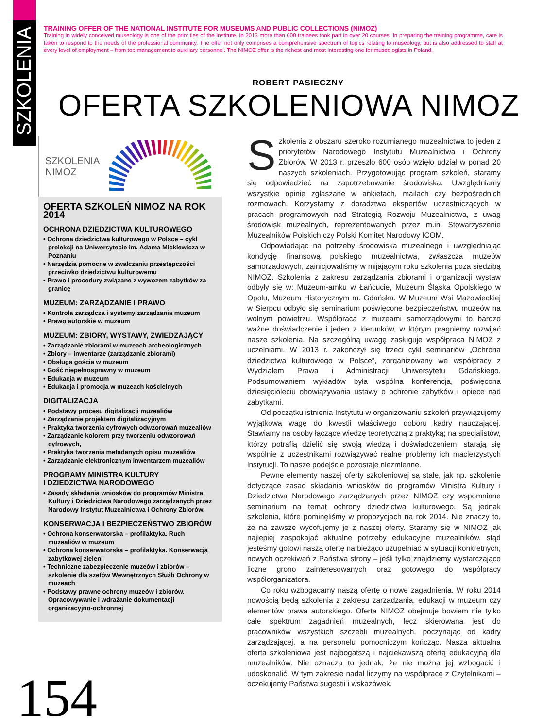SZKOLENIA
TRAINING OFFER OF THE NATIONAL INSTITUTE FOR MUSEUMS AND PUBLIC COLLECTIONS (NIMOZ)
Training in widely conceived museology is one of the priorities of the Institute. In 2013 more than 600 trainees took part in over 20 courses. In preparing the training programme, care is taken to respond to the needs of the professional community. The offer not only comprises a comprehensive spectrum of topics relating to museology, but is also addressed to staff at every level of employment – from top management to auxiliary personnel. The NIMOZ offer is the richest and most interesting one for museologists in Poland.
ROBERT PASIECZNY
OFERTA SZKOLENIOWA NIMOZ
SZKOLENIA
NIMOZ
OFERTA SZKOLEŃ NIMOZ NA ROK 2014
OCHRONA DZIEDZICTWA KULTUROWEGO
• Ochrona dziedzictwa kulturowego w Polsce – cykl prelekcji na Uniwersytecie im. Adama Mickiewicza w Poznaniu
• Narzędzia pomocne w zwalczaniu przestępczości przeciwko dziedzictwu kulturowemu
• Prawo i procedury związane z wywozem zabytków za granicę
MUZEUM: ZARZĄDZANIE I PRAWO
• Kontrola zarządcza i systemy zarządzania muzeum
• Prawo autorskie w muzeum
MUZEUM: ZBIORY, WYSTAWY, ZWIEDZAJĄCY
• Zarządzanie zbiorami w muzeach archeologicznych
• Zbiory – inwentarze (zarządzanie zbiorami)
• Obsługa gościa w muzeum
• Gość niepełnosprawny w muzeum
• Edukacja w muzeum
• Edukacja i promocja w muzeach kościelnych
DIGITALIZACJA
• Podstawy procesu digitalizacji muzealiów
• Zarządzanie projektem digitalizacyjnym
• Praktyka tworzenia cyfrowych odwzorowań muzealiów
• Zarządzanie kolorem przy tworzeniu odwzorowań cyfrowych,
• Praktyka tworzenia metadanych opisu muzealiów
• Zarządzanie elektronicznym inwentarzem muzealiów
PROGRAMY MINISTRA KULTURY
I DZIEDZICTWA NARODOWEGO
• Zasady składania wniosków do programów Ministra Kultury i Dziedzictwa Narodowego zarządzanych przez Narodowy Instytut Muzealnictwa i Ochrony Zbiorów.
KONSERWACJA I BEZPIECZEŃSTWO ZBIORÓW
• Ochrona konserwatorska – profilaktyka. Ruch muzealiów w muzeum
• Ochrona konserwatorska – profilaktyka. Konserwacja zabytkowej zieleni
• Techniczne zabezpieczenie muzeów i zbiorów – szkolenie dla szefów Wewnętrznych Służb Ochrony w muzeach
• Podstawy prawne ochrony muzeów i zbiorów. Opracowywanie i wdrażanie dokumentacji organizacyjno-ochronnej
Szkolenia z obszaru szeroko rozumianego muzealnictwa to jeden z priorytetów Narodowego Instytutu Muzealnictwa i Ochrony Zbiorów. W 2013 r. przeszło 600 osób wzięło udział w ponad 20 naszych szkoleniach. Przygotowując program szkoleń, staramy się odpowiedzieć na zapotrzebowanie środowiska. Uwzględniamy wszystkie opinie zgłaszane w ankietach, mailach czy bezpośrednich rozmowach. Korzystamy z doradztwa ekspertów uczestniczących w pracach programowych nad Strategią Rozwoju Muzealnictwa, z uwag środowisk muzealnych, reprezentowanych przez m.in. Stowarzyszenie Muzealników Polskich czy Polski Komitet Narodowy ICOM.
Odpowiadając na potrzeby środowiska muzealnego i uwzględniając kondycję finansową polskiego muzealnictwa, zwłaszcza muzeów samorządowych, zainicjowaliśmy w mijającym roku szkolenia poza siedzibą NIMOZ. Szkolenia z zakresu zarządzania zbiorami i organizacji wystaw odbyły się w: Muzeum-amku w Łańcucie, Muzeum Śląska Opolskiego w Opolu, Muzeum Historycznym m. Gdańska. W Muzeum Wsi Mazowieckiej w Sierpcu odbyło się seminarium poświęcone bezpieczeństwu muzeów na wolnym powietrzu. Współpraca z muzeami samorządowymi to bardzo ważne doświadczenie i jeden z kierunków, w którym pragniemy rozwijać nasze szkolenia. Na szczególną uwagę zasługuje współpraca NIMOZ z uczelniami. W 2013 r. zakończył się trzeci cykl seminariów „Ochrona dziedzictwa kulturowego w Polsce”, zorganizowany we współpracy z Wydziałem Prawa i Administracji Uniwersytetu Gdańskiego. Podsumowaniem wykładów była wspólna konferencja, poświęcona dziesięcioleciu obowiązywania ustawy o ochronie zabytków i opiece nad zabytkami.
Od początku istnienia Instytutu w organizowaniu szkoleń przywiązujemy wyjątkową wagę do kwestii właściwego doboru kadry nauczającej. Stawiamy na osoby łączące wiedzę teoretyczną z praktyką; na specjalistów, którzy potrafią dzielić się swoją wiedzą i doświadczeniem; starają się wspólnie z uczestnikami rozwiązywać realne problemy ich macierzystych instytucji. To nasze podejście pozostaje niezmienne.
Pewne elementy naszej oferty szkoleniowej są stałe, jak np. szkolenie dotyczące zasad składania wniosków do programów Ministra Kultury i Dziedzictwa Narodowego zarządzanych przez NIMOZ czy wspomniane seminarium na temat ochrony dziedzictwa kulturowego. Są jednak szkolenia, które pominęliśmy w propozycjach na rok 2014. Nie znaczy to, że na zawsze wycofujemy je z naszej oferty. Staramy się w NIMOZ jak najlepiej zaspokajać aktualne potrzeby edukacyjne muzealników, stąd jesteśmy gotowi naszą ofertę na bieżąco uzupełniać w sytuacji konkretnych, nowych oczekiwań z Państwa strony – jeśli tylko znajdziemy wystarczająco liczne grono zainteresowanych oraz gotowego do współpracy współorganizatora.
Co roku wzbogacamy naszą ofertę o nowe zagadnienia. W roku 2014 nowością będą szkolenia z zakresu zarządzania, edukacji w muzeum czy elementów prawa autorskiego. Oferta NIMOZ obejmuje bowiem nie tylko całe spektrum zagadnień muzealnych, lecz skierowana jest do pracowników wszystkich szczebli muzealnych, poczynając od kadry zarządzającej, a na personelu pomocniczym kończąc. Nasza aktualna oferta szkoleniowa jest najbogatszą i najciekawszą ofertą edukacyjną dla muzealników. Nie oznacza to jednak, że nie można jej wzbogacić i udoskonalić. W tym zakresie nadal liczymy na współpracę z Czytelnikami – oczekujemy Państwa sugestii i wskazówek.
154